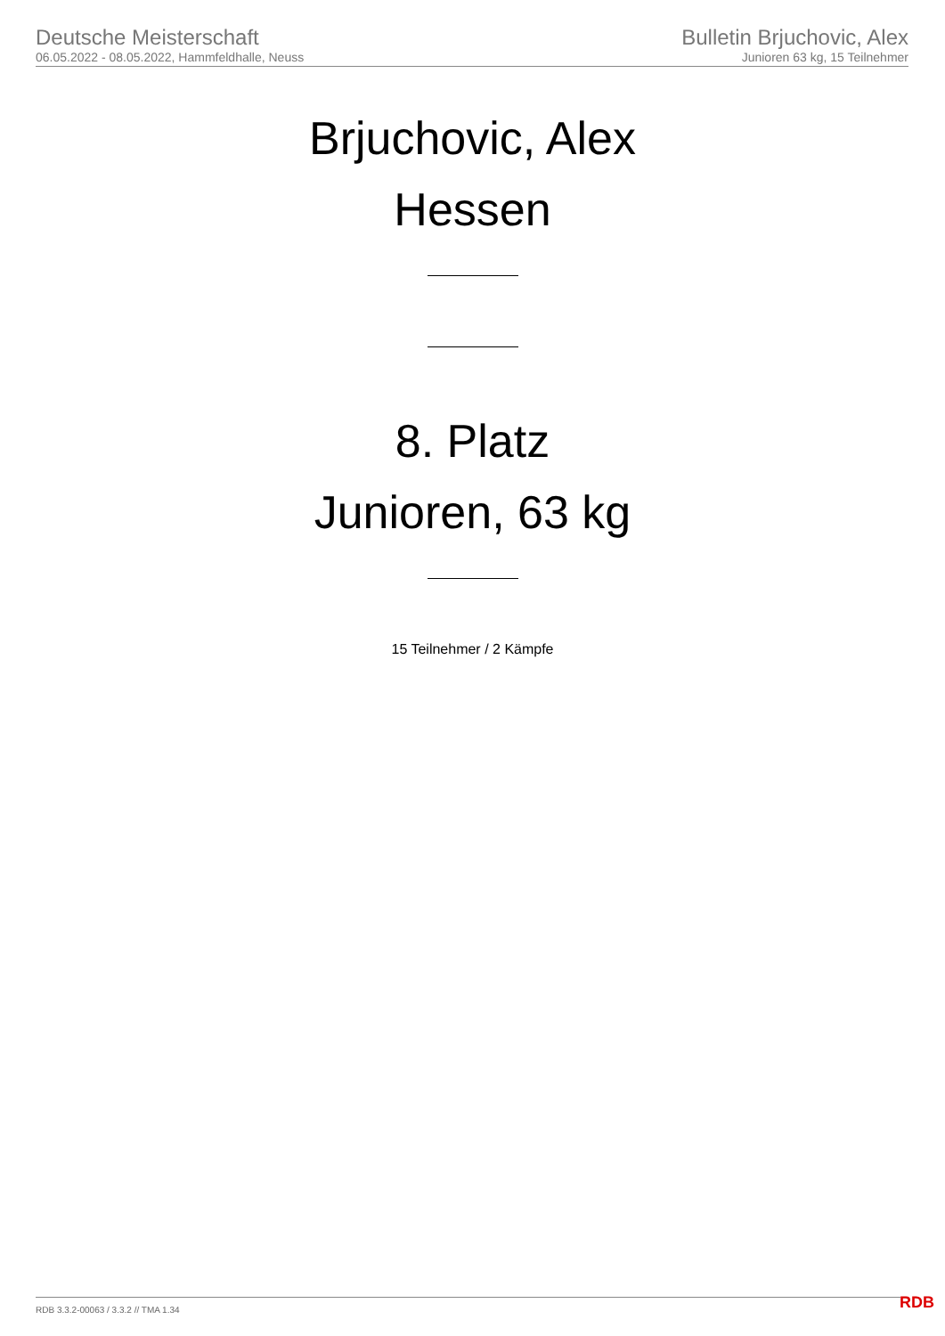Deutsche Meisterschaft
06.05.2022 - 08.05.2022, Hammfeldhalle, Neuss
Bulletin Brjuchovic, Alex
Junioren 63 kg, 15 Teilnehmer
Brjuchovic, Alex
Hessen
8. Platz
Junioren, 63 kg
15 Teilnehmer / 2 Kämpfe
RDB 3.3.2-00063 / 3.3.2 // TMA 1.34
RDB